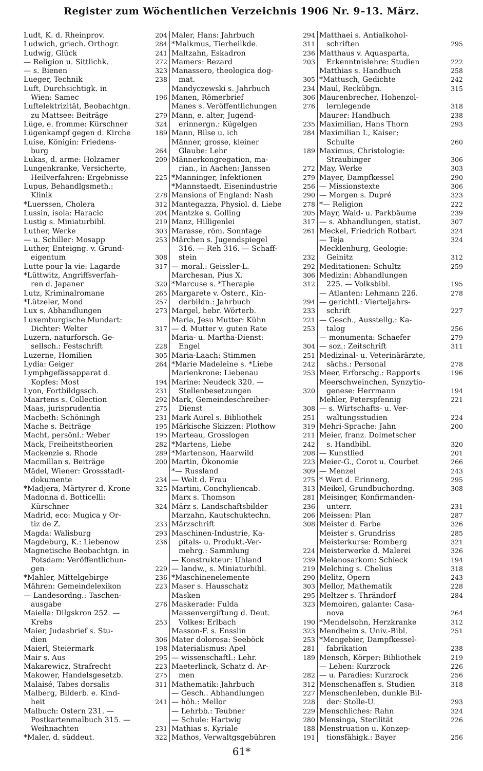Register zum Wöchentlichen Verzeichnis 1906 Nr. 9–13. März.
Ludt, K. d. Rheinprov. 204
Ludwich, griech. Orthogr. 284
Ludwig, Glück 241
— Religion u. Sittlichk. 272
— s. Bienen 323
Lueger, Technik 238
Luft, Durchsichtigk. in
Wien: Samec 196
Luftelektrizität, Beobachtgn.
zu Mattsee: Beiträge 279
Lüge, e. fromme: Kürschner 324
Lügenkampf gegen d. Kirche 189
Luise, Königin: Friedens-
burg 264
Lukas, d. arme: Holzamer 209
Lungenkranke, Versicherte,
Heilverfahren: Ergebnisse 225
Lupus, Behandlgsmeth.:
Klinik 278
*Luerssen, Cholera 312
Lussin, isola: Haracic 204
Lustig s. Miniaturbibl. 219
Luther, Werke 303
— u. Schiller: Mosapp 253
Luther, Enteigng. v. Grund-
eigentum 308
Lutte pour la vie: Lagarde 317
*Lüttwitz, Angriffsverfah-
ren d. Japaner 320
Lutz, Kriminalromane 265
*Lützeler, Mond 257
Lux s. Abhandlungen 273
Luxemburgische Mundart:
Dichter: Welter 317
Luzern, naturforsch. Ge-
sellsch.: Festschrift 228
Luzerne, Homilien 305
Lydia: Geiger 264
Lymphgefässapparat d.
Kopfes: Most 194
Lyon, Fortbildgssch. 231
Maartens s. Collection 292
Maas, jurisprudentia 275
Macbeth: Schöningh 231
Mache s. Beiträge 195
Macht, persönl.: Weber 195
Mack, Freiheitstheorien 282
Mackenzie s. Rhode 289
Macmillan s. Beiträge 200
Mädel, Wiener: Grossstadt-
dokumente 234
*Madjera, Märtyrer d. Krone 325
Madonna d. Botticelli:
Kürschner 324
Madrid, eco: Mugica y Or-
tiz de Z. 233
Magda: Walisburg 293
Magdeburg, K.: Liebenow 236
Magnetische Beobachtgn. in
Potsdam: Veröffentlichun-
gen 229
*Mahler, Mittelgebirge 236
Mähren: Gemeindelexikon 223
— Landesordng.: Taschen-
ausgabe 276
Maiella: Dilgskron 252. —
Krebs 253
Maier, Judasbrief s. Stu-
dien 306
Maierl, Steiermark 198
Mair s. Aus 295
Makarewicz, Strafrecht 223
Makower, Handelsgesetzb. 275
Malaisé, Tabes dorsalis 311
Malberg, Bilderb. e. Kind-
heit 241
Malbuch: Ostern 231. —
Postkartenmalbuch 315. —
Weihnachten 231
*Maler, d. süddeut. 322
Maler, Hans: Jahrbuch 294
*Malkmus, Tierheilkde. 311
Maltzahn, Eskadron 236
Mamers: Bezard 203
Manassero, theologica dog-
mat. 305
Mandyczewski s. Jahrbuch 234
Manen, Römerbrief 306
Manes s. Veröffentlichungen 276
Mann, e. alter, Jugend-
erinnergn.: Kügelgen 235
Mann, Bilse u. ich 284
Männer, grosse, kleiner
Glaube: Lehr 189
Männerkongregation, ma-
rian., in Aachen: Janssen 272
*Manninger, Infektionen 279
*Mannstaedt, Eisenindustrie 256
Mansions of England: Nash 290
Mantegazza, Physiol. d. Liebe 278
Mantzke s. Golling 205
Manz, Hilligenlei 317
Marasse, röm. Sonntage 261
Märchen s. Jugendspiegel
316. — Reh 316. — Schaff-
stein 232
— moral.: Geissler-L. 292
Marchesan, Pius X. 306
*Marcuse s. *Therapie 312
Margarete v. Österr., Kin-
derbildn.: Jahrbuch 294
Margel, hebr. Wörterb. 233
Maria, Jesu Mutter: Kühn 221
— d. Mutter v. guten Rate 253
Maria- u. Martha-Dienst:
Engel 304
Maria-Laach: Stimmen 251
*Marie Madeleine s. *Liebe 242
Marienkrone: Liebenau 253
Marine: Neudeck 320. —
Stellenbesetzungen 320
Mark, Gemeindeschreiber-
Dienst 308
Mark Aurel s. Bibliothek 251
Märkische Skizzen: Plothow 319
Marteau, Grosslogen 211
*Martens, Liebe 242
*Martenson, Haarwild 208
Martin, Ökonomie 223
*— Russland 309
— Welt d. Frau 275
Martini, Conchylienсab. 313
Marx s. Thomson 281
März s. Landschaftsbilder 236
Marzahn, Kautschuktechn. 206
Märzschrift 308
Maschinen-Industrie, Ka-
pitals- u. Produkt.-Ver-
mehrg.: Sammlung 224
— Konstrukteur: Uhland 239
— landw., s. Miniaturbibl. 219
*Maschinenelemente 290
Maser s. Hausschatz 303
Masken 295
Maskerade: Fulda 323
Massenvergiftung d. Deut.
Volkes: Erlbach 190
Masson-F. s. Ensslin 323
Mater dolorosa: Seeböck 253
Materialismus: Apel 281
— wissenschaftl.: Lehr. 189
Maeterlinck, Schatz d. Ar-
men 282
Mathematik: Jahrbuch 312
— Gesch.. Abhandlungen 227
— höh.: Mellor 228
— Lehrbb.: Teubner 229
— Schule: Hartwig 280
Mathias s. Kyriale 188
Mathos, Verwaltgsgebühren 191
Matthaei s. Antialkohol-
schriften 295
Matthaus v. Aquasparta,
Erkenntnislehre: Studien 222
Matthias s. Handbuch 258
*Mattusch, Gedichte 242
Maul, Reckübgn. 315
Maurenbrecher, Hohenzol-
lernlegende 318
Maurer: Handbuch 238
Maximilian, Hans Thorn 293
Maximilian I., Kaiser:
Schulte 260
Maximus, Christologie:
Straubinger 306
May, Werke 303
Mayer, Dampfkessel 290
— Missionstexte 306
— Morgen s. Dupré 323
*— Religion 222
Mayr, Wald- u. Parkbäume 239
— s. Abhandlungen, statist. 307
Meckel, Friedrich Rotbart 324
— Teja 324
Mecklenburg, Geologie:
Geinitz 312
Meditationen: Schultz 259
Medizin: Abhandlungen
225. — Volksbibl. 195
— Atlanten: Lehmann 226. 278
— gerichtl.: Vierteljahrs-
schrift 227
— Gesch., Ausstellg.: Ka-
talog 256
— monumenta: Schaefer 279
— soz.: Zeitschrift 311
Medizinal- u. Veterinärärzte,
sächs.: Personal 278
Meer, Erforschg.: Rapports 196
Meerschweinchen, Synzytio-
genese: Herrmann 194
Mehler, Peterspfennig 221
— s. Wirtschafts- u. Ver-
waltungsstudien 224
Mehri-Sprache: Jahn 200
Meier, franz. Dolmetscher
s. Handbibl. 320
— Kunstlied 201
Meier-G., Corot u. Courbet 266
— Menzel 243
* Wert d. Erinnerg. 295
Meikel, Grundbuchordng. 308
Meisinger, Konfirmanden-
unterr. 231
Meissen: Plan 287
Meister d. Farbe 326
Meister s. Grundriss 285
Meisterkurse: Romberg 321
Meisterwerke d. Malerei 326
Melanosarkom: Schieck 194
Melching s. Chelius 318
Melitz, Opern 243
Mellor, Mathematik 228
Meltzer s. Thrändorf 284
Memoiren, galante: Casa-
nova 264
*Mendelsohn, Herzkranke 312
Mendheim s. Univ.-Bibl. 251
*Mengebier, Dampfkessel-
fabrikation 238
Mensch, Körper: Bibliothek 219
— Leben: Kurzrock 226
— u. Paradies: Kurzrock 256
Menschenaffen s. Studien 318
Menschenleben, dunkle Bil-
der: Stolle-U. 293
Menschliches: Rahn 324
Mensinga, Sterilität 226
Menstruation u. Konzep-
tionsfähigk.: Bayer 256
61*